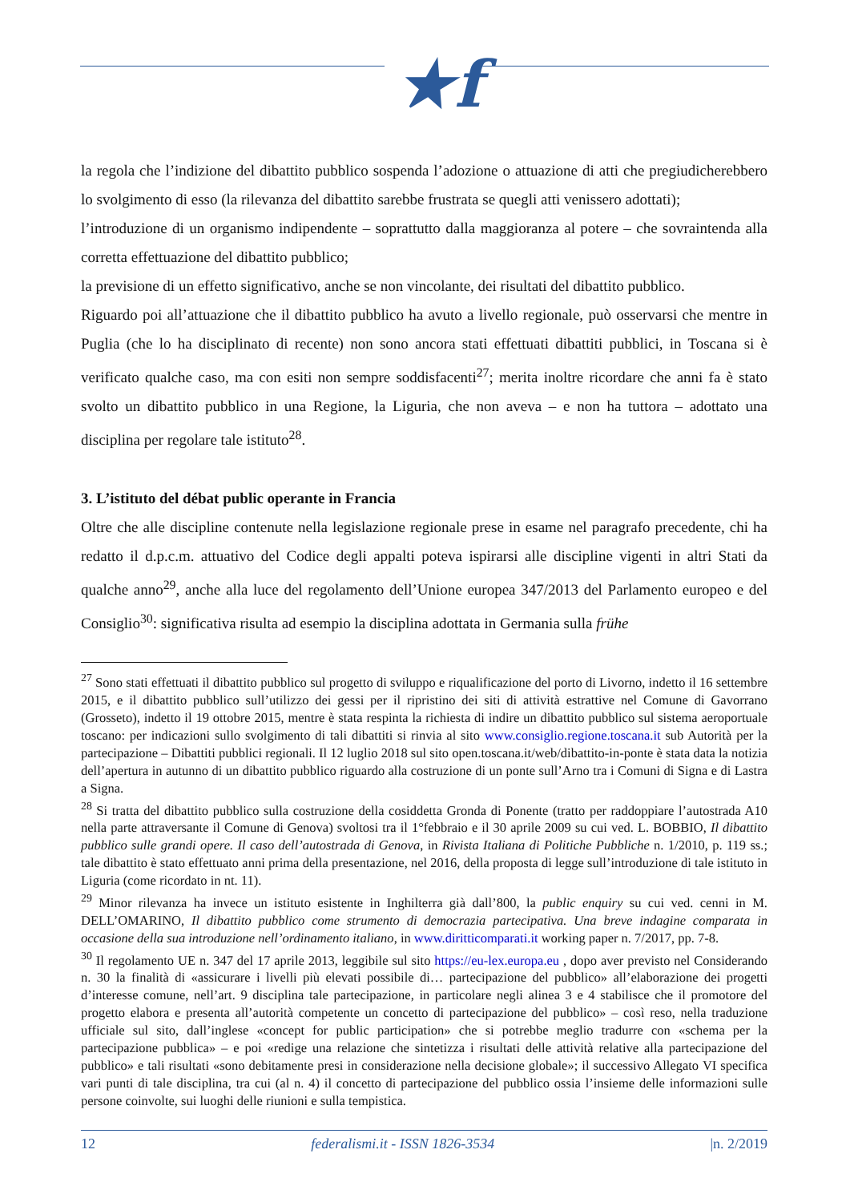★f
la regola che l’indizione del dibattito pubblico sospenda l’adozione o attuazione di atti che pregiudicherebbero lo svolgimento di esso (la rilevanza del dibattito sarebbe frustrata se quegli atti venissero adottati);
l’introduzione di un organismo indipendente – soprattutto dalla maggioranza al potere – che sovraintenda alla corretta effettuazione del dibattito pubblico;
la previsione di un effetto significativo, anche se non vincolante, dei risultati del dibattito pubblico.
Riguardo poi all’attuazione che il dibattito pubblico ha avuto a livello regionale, può osservarsi che mentre in Puglia (che lo ha disciplinato di recente) non sono ancora stati effettuati dibattiti pubblici, in Toscana si è verificato qualche caso, ma con esiti non sempre soddisfacenti<sup>27</sup>; merita inoltre ricordare che anni fa è stato svolto un dibattito pubblico in una Regione, la Liguria, che non aveva – e non ha tuttora – adottato una disciplina per regolare tale istituto<sup>28</sup>.
3. L’istituto del débat public operante in Francia
Oltre che alle discipline contenute nella legislazione regionale prese in esame nel paragrafo precedente, chi ha redatto il d.p.c.m. attuativo del Codice degli appalti poteva ispirarsi alle discipline vigenti in altri Stati da qualche anno<sup>29</sup>, anche alla luce del regolamento dell’Unione europea 347/2013 del Parlamento europeo e del Consiglio<sup>30</sup>: significativa risulta ad esempio la disciplina adottata in Germania sulla frühe
<sup>27</sup> Sono stati effettuati il dibattito pubblico sul progetto di sviluppo e riqualificazione del porto di Livorno, indetto il 16 settembre 2015, e il dibattito pubblico sull’utilizzo dei gessi per il ripristino dei siti di attività estrattive nel Comune di Gavorrano (Grosseto), indetto il 19 ottobre 2015, mentre è stata respinta la richiesta di indire un dibattito pubblico sul sistema aeroportuale toscano: per indicazioni sullo svolgimento di tali dibattiti si rinvia al sito www.consiglio.regione.toscana.it sub Autorità per la partecipazione – Dibattiti pubblici regionali. Il 12 luglio 2018 sul sito open.toscana.it/web/dibattito-in-ponte è stata data la notizia dell’apertura in autunno di un dibattito pubblico riguardo alla costruzione di un ponte sull’Arno tra i Comuni di Signa e di Lastra a Signa.
<sup>28</sup> Si tratta del dibattito pubblico sulla costruzione della cosiddetta Gronda di Ponente (tratto per raddoppiare l’autostrada A10 nella parte attraversante il Comune di Genova) svoltosi tra il 1°febbraio e il 30 aprile 2009 su cui ved. L. BOBBIO, Il dibattito pubblico sulle grandi opere. Il caso dell’autostrada di Genova, in Rivista Italiana di Politiche Pubbliche n. 1/2010, p. 119 ss.; tale dibattito è stato effettuato anni prima della presentazione, nel 2016, della proposta di legge sull’introduzione di tale istituto in Liguria (come ricordato in nt. 11).
<sup>29</sup> Minor rilevanza ha invece un istituto esistente in Inghilterra già dall’800, la public enquiry su cui ved. cenni in M. DELL’OMARINO, Il dibattito pubblico come strumento di democrazia partecipativa. Una breve indagine comparata in occasione della sua introduzione nell’ordinamento italiano, in www.diritticomparati.it working paper n. 7/2017, pp. 7-8.
<sup>30</sup> Il regolamento UE n. 347 del 17 aprile 2013, leggibile sul sito https://eu-lex.europa.eu , dopo aver previsto nel Considerando n. 30 la finalità di «assicurare i livelli più elevati possibile di… partecipazione del pubblico» all’elaborazione dei progetti d’interesse comune, nell’art. 9 disciplina tale partecipazione, in particolare negli alinea 3 e 4 stabilisce che il promotore del progetto elabora e presenta all’autorità competente un concetto di partecipazione del pubblico» – così reso, nella traduzione ufficiale sul sito, dall’inglese «concept for public participation» che si potrebbe meglio tradurre con «schema per la partecipazione pubblica» – e poi «redige una relazione che sintetizza i risultati delle attività relative alla partecipazione del pubblico» e tali risultati «sono debitamente presi in considerazione nella decisione globale»; il successivo Allegato VI specifica vari punti di tale disciplina, tra cui (al n. 4) il concetto di partecipazione del pubblico ossia l’insieme delle informazioni sulle persone coinvolte, sui luoghi delle riunioni e sulla tempistica.
12 federalismi.it - ISSN 1826-3534 |n. 2/2019